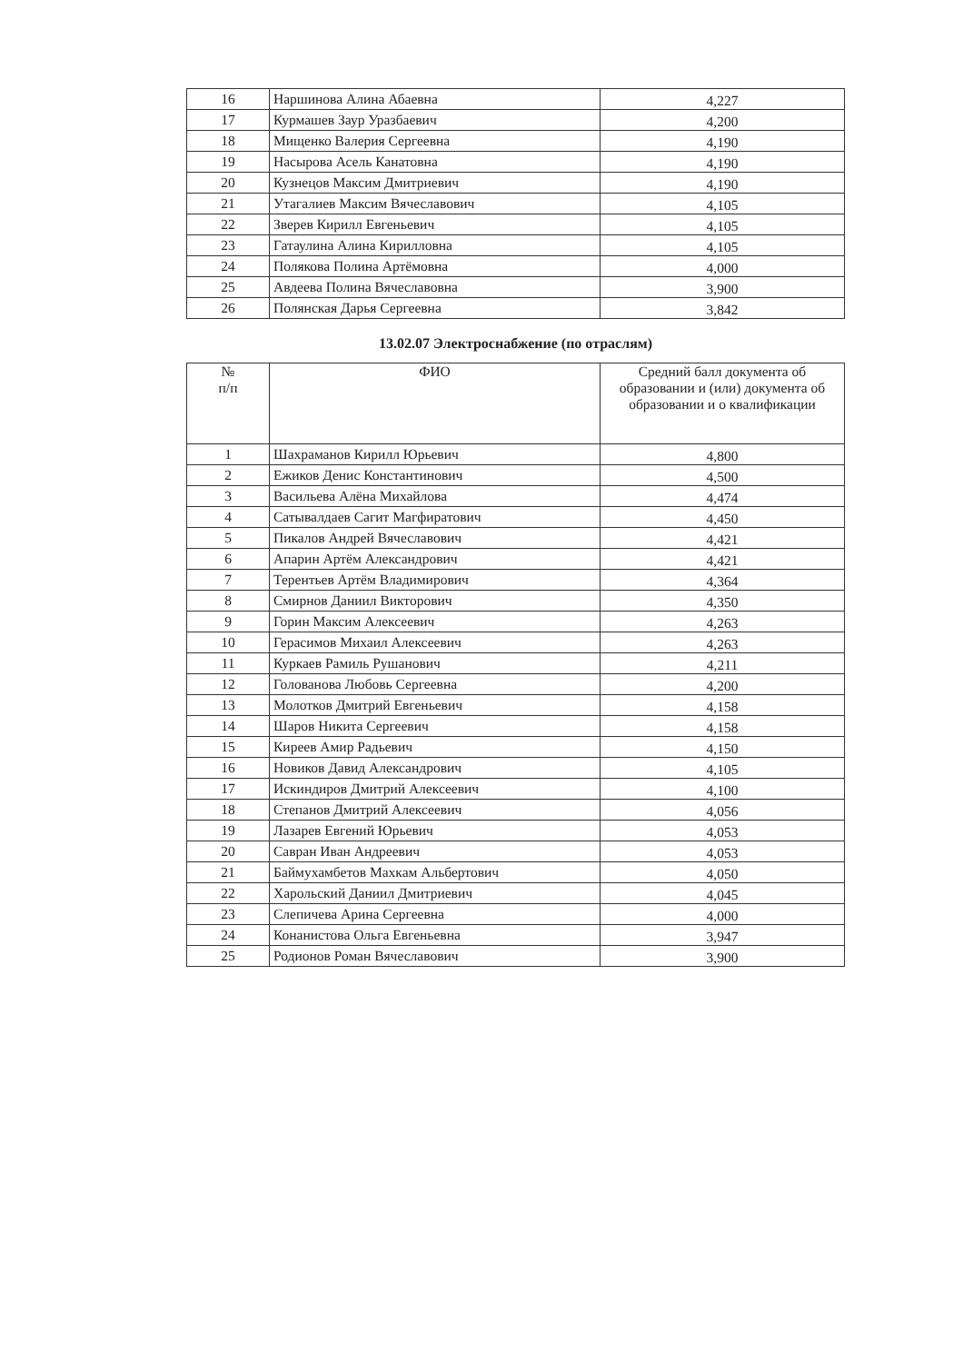| 16 | Наршинова Алина Абаевна | 4,227 |
| 17 | Курмашев Заур Уразбаевич | 4,200 |
| 18 | Мищенко Валерия Сергеевна | 4,190 |
| 19 | Насырова Асель Канатовна | 4,190 |
| 20 | Кузнецов Максим Дмитриевич | 4,190 |
| 21 | Утагалиев Максим Вячеславович | 4,105 |
| 22 | Зверев Кирилл Евгеньевич | 4,105 |
| 23 | Гатаулина Алина Кирилловна | 4,105 |
| 24 | Полякова Полина Артёмовна | 4,000 |
| 25 | Авдеева Полина Вячеславовна | 3,900 |
| 26 | Полянская Дарья Сергеевна | 3,842 |
13.02.07 Электроснабжение (по отраслям)
| № п/п | ФИО | Средний балл документа об образовании и (или) документа об образовании и о квалификации |
| --- | --- | --- |
| 1 | Шахраманов Кирилл Юрьевич | 4,800 |
| 2 | Ежиков Денис Константинович | 4,500 |
| 3 | Васильева Алёна Михайлова | 4,474 |
| 4 | Сатывалдаев Сагит Магфиратович | 4,450 |
| 5 | Пикалов Андрей Вячеславович | 4,421 |
| 6 | Апарин Артём Александрович | 4,421 |
| 7 | Терентьев Артём Владимирович | 4,364 |
| 8 | Смирнов Даниил Викторович | 4,350 |
| 9 | Горин Максим Алексеевич | 4,263 |
| 10 | Герасимов Михаил Алексеевич | 4,263 |
| 11 | Куркаев Рамиль Рушанович | 4,211 |
| 12 | Голованова Любовь Сергеевна | 4,200 |
| 13 | Молотков Дмитрий Евгеньевич | 4,158 |
| 14 | Шаров Никита Сергеевич | 4,158 |
| 15 | Киреев Амир Радьевич | 4,150 |
| 16 | Новиков Давид Александрович | 4,105 |
| 17 | Искиндиров Дмитрий Алексеевич | 4,100 |
| 18 | Степанов Дмитрий Алексеевич | 4,056 |
| 19 | Лазарев Евгений Юрьевич | 4,053 |
| 20 | Савран Иван Андреевич | 4,053 |
| 21 | Баймухамбетов Махкам Альбертович | 4,050 |
| 22 | Харольский Даниил Дмитриевич | 4,045 |
| 23 | Слепичева Арина Сергеевна | 4,000 |
| 24 | Конанистова Ольга Евгеньевна | 3,947 |
| 25 | Родионов Роман Вячеславович | 3,900 |